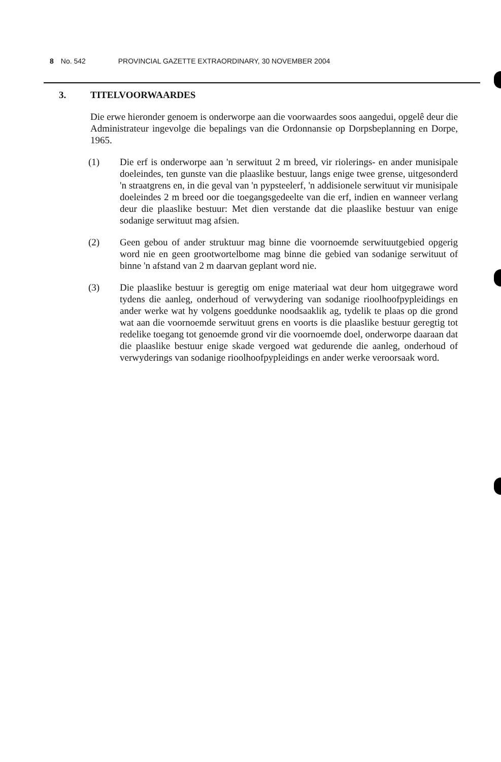8 No. 542 PROVINCIAL GAZETTE EXTRAORDINARY, 30 NOVEMBER 2004
3. TITELVOORWAARDES
Die erwe hieronder genoem is onderworpe aan die voorwaardes soos aangedui, opgelê deur die Administrateur ingevolge die bepalings van die Ordonnansie op Dorpsbeplanning en Dorpe, 1965.
(1) Die erf is onderworpe aan 'n serwituut 2 m breed, vir riolerings- en ander munisipale doeleindes, ten gunste van die plaaslike bestuur, langs enige twee grense, uitgesonderd 'n straatgrens en, in die geval van 'n pypsteelerf, 'n addisionele serwituut vir munisipale doeleindes 2 m breed oor die toegangsgedeelte van die erf, indien en wanneer verlang deur die plaaslike bestuur: Met dien verstande dat die plaaslike bestuur van enige sodanige serwituut mag afsien.
(2) Geen gebou of ander struktuur mag binne die voornoemde serwituutgebied opgerig word nie en geen grootwortelbome mag binne die gebied van sodanige serwituut of binne 'n afstand van 2 m daarvan geplant word nie.
(3) Die plaaslike bestuur is geregtig om enige materiaal wat deur hom uitgegrawe word tydens die aanleg, onderhoud of verwydering van sodanige rioolhoofpypleidings en ander werke wat hy volgens goeddunke noodsaaklik ag, tydelik te plaas op die grond wat aan die voornoemde serwituut grens en voorts is die plaaslike bestuur geregtig tot redelike toegang tot genoemde grond vir die voornoemde doel, onderworpe daaraan dat die plaaslike bestuur enige skade vergoed wat gedurende die aanleg, onderhoud of verwyderings van sodanige rioolhoofpypleidings en ander werke veroorsaak word.